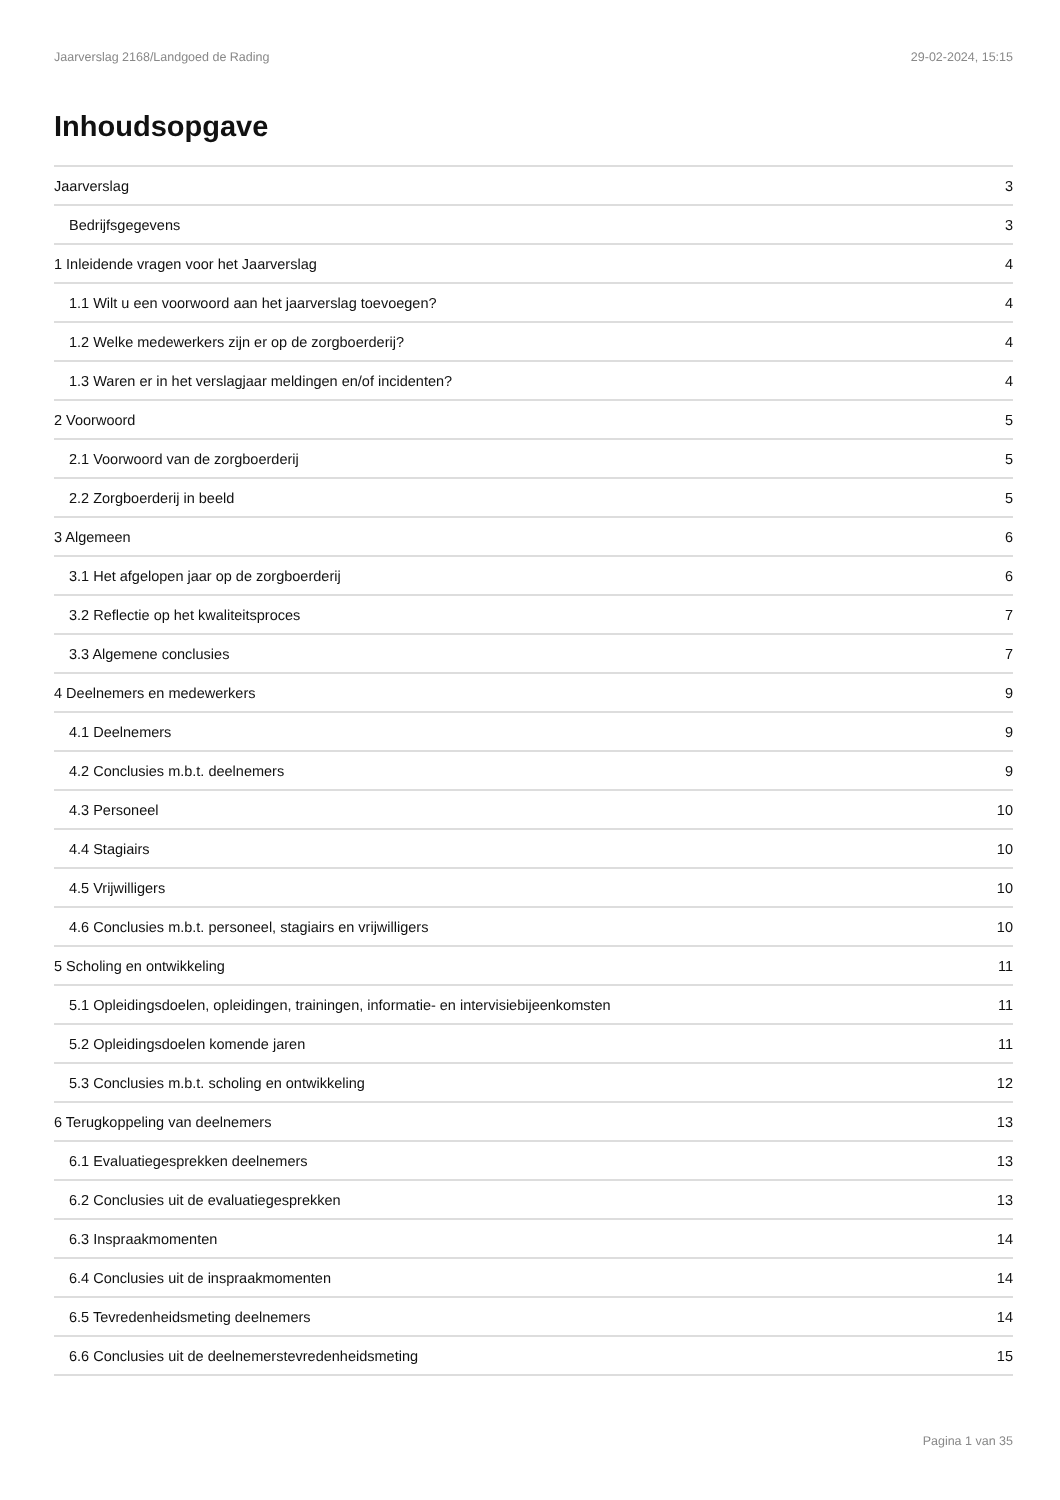Jaarverslag 2168/Landgoed de Rading 29-02-2024, 15:15
Inhoudsopgave
Jaarverslag 3
Bedrijfsgegevens 3
1 Inleidende vragen voor het Jaarverslag 4
1.1 Wilt u een voorwoord aan het jaarverslag toevoegen? 4
1.2 Welke medewerkers zijn er op de zorgboerderij? 4
1.3 Waren er in het verslagjaar meldingen en/of incidenten? 4
2 Voorwoord 5
2.1 Voorwoord van de zorgboerderij 5
2.2 Zorgboerderij in beeld 5
3 Algemeen 6
3.1 Het afgelopen jaar op de zorgboerderij 6
3.2 Reflectie op het kwaliteitsproces 7
3.3 Algemene conclusies 7
4 Deelnemers en medewerkers 9
4.1 Deelnemers 9
4.2 Conclusies m.b.t. deelnemers 9
4.3 Personeel 10
4.4 Stagiairs 10
4.5 Vrijwilligers 10
4.6 Conclusies m.b.t. personeel, stagiairs en vrijwilligers 10
5 Scholing en ontwikkeling 11
5.1 Opleidingsdoelen, opleidingen, trainingen, informatie- en intervisiebijeenkomsten 11
5.2 Opleidingsdoelen komende jaren 11
5.3 Conclusies m.b.t. scholing en ontwikkeling 12
6 Terugkoppeling van deelnemers 13
6.1 Evaluatiegesprekken deelnemers 13
6.2 Conclusies uit de evaluatiegesprekken 13
6.3 Inspraakmomenten 14
6.4 Conclusies uit de inspraakmomenten 14
6.5 Tevredenheidsmeting deelnemers 14
6.6 Conclusies uit de deelnemerstevredenheidsmeting 15
Pagina 1 van 35